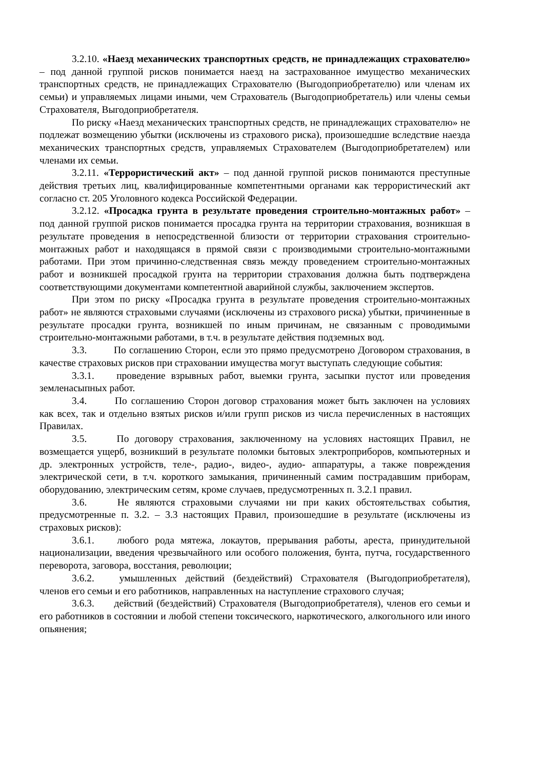3.2.10. «Наезд механических транспортных средств, не принадлежащих страхователю» – под данной группой рисков понимается наезд на застрахованное имущество механических транспортных средств, не принадлежащих Страхователю (Выгодоприобретателю) или членам их семьи) и управляемых лицами иными, чем Страхователь (Выгодоприобретатель) или члены семьи Страхователя, Выгодоприобретателя.
По риску «Наезд механических транспортных средств, не принадлежащих страхователю» не подлежат возмещению убытки (исключены из страхового риска), произошедшие вследствие наезда механических транспортных средств, управляемых Страхователем (Выгодоприобретателем) или членами их семьи.
3.2.11. «Террористический акт» – под данной группой рисков понимаются преступные действия третьих лиц, квалифицированные компетентными органами как террористический акт согласно ст. 205 Уголовного кодекса Российской Федерации.
3.2.12. «Просадка грунта в результате проведения строительно-монтажных работ» – под данной группой рисков понимается просадка грунта на территории страхования, возникшая в результате проведения в непосредственной близости от территории страхования строительно-монтажных работ и находящаяся в прямой связи с производимыми строительно-монтажными работами. При этом причинно-следственная связь между проведением строительно-монтажных работ и возникшей просадкой грунта на территории страхования должна быть подтверждена соответствующими документами компетентной аварийной службы, заключением экспертов.
При этом по риску «Просадка грунта в результате проведения строительно-монтажных работ» не являются страховыми случаями (исключены из страхового риска) убытки, причиненные в результате просадки грунта, возникшей по иным причинам, не связанным с проводимыми строительно-монтажными работами, в т.ч. в результате действия подземных вод.
3.3. По соглашению Сторон, если это прямо предусмотрено Договором страхования, в качестве страховых рисков при страховании имущества могут выступать следующие события:
3.3.1. проведение взрывных работ, выемки грунта, засыпки пустот или проведения земленасыпных работ.
3.4. По соглашению Сторон договор страхования может быть заключен на условиях как всех, так и отдельно взятых рисков и/или групп рисков из числа перечисленных в настоящих Правилах.
3.5. По договору страхования, заключенному на условиях настоящих Правил, не возмещается ущерб, возникший в результате поломки бытовых электроприборов, компьютерных и др. электронных устройств, теле-, радио-, видео-, аудио- аппаратуры, а также повреждения электрической сети, в т.ч. короткого замыкания, причиненный самим пострадавшим приборам, оборудованию, электрическим сетям, кроме случаев, предусмотренных п. 3.2.1 правил.
3.6. Не являются страховыми случаями ни при каких обстоятельствах события, предусмотренные п. 3.2. – 3.3 настоящих Правил, произошедшие в результате (исключены из страховых рисков):
3.6.1. любого рода мятежа, локаутов, прерывания работы, ареста, принудительной национализации, введения чрезвычайного или особого положения, бунта, путча, государственного переворота, заговора, восстания, революции;
3.6.2. умышленных действий (бездействий) Страхователя (Выгодоприобретателя), членов его семьи и его работников, направленных на наступление страхового случая;
3.6.3. действий (бездействий) Страхователя (Выгодоприобретателя), членов его семьи и его работников в состоянии и любой степени токсического, наркотического, алкогольного или иного опьянения;